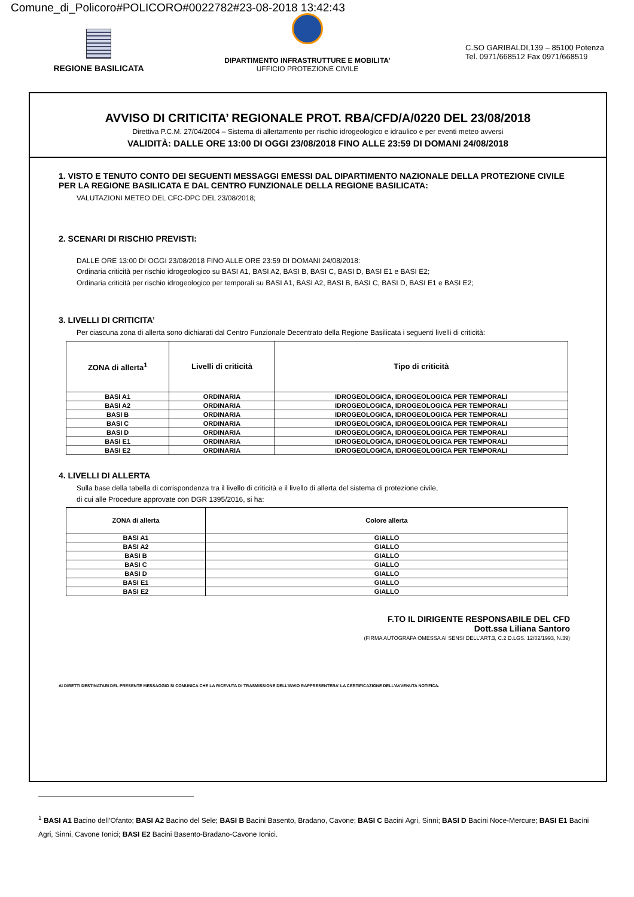Comune_di_Policoro#POLICORO#0022782#23-08-2018 13:42:43
REGIONE BASILICATA
DIPARTIMENTO INFRASTRUTTURE E MOBILITA’
UFFICIO PROTEZIONE CIVILE
C.SO GARIBALDI,139 – 85100 Potenza
Tel. 0971/668512 Fax 0971/668519
AVVISO DI CRITICITA’ REGIONALE PROT. RBA/CFD/A/0220 DEL 23/08/2018
Direttiva P.C.M. 27/04/2004 – Sistema di allertamento per rischio idrogeologico e idraulico e per eventi meteo avversi
VALIDITÀ: DALLE ORE 13:00 DI OGGI 23/08/2018 FINO ALLE 23:59 DI DOMANI 24/08/2018
1. VISTO E TENUTO CONTO DEI SEGUENTI MESSAGGI EMESSI DAL DIPARTIMENTO NAZIONALE DELLA PROTEZIONE CIVILE PER LA REGIONE BASILICATA E DAL CENTRO FUNZIONALE DELLA REGIONE BASILICATA:
VALUTAZIONI METEO DEL CFC-DPC DEL 23/08/2018;
2. SCENARI DI RISCHIO PREVISTI:
DALLE ORE 13:00 DI OGGI 23/08/2018 FINO ALLE ORE 23:59 DI DOMANI 24/08/2018:
Ordinaria criticità per rischio idrogeologico su BASI A1, BASI A2, BASI B, BASI C, BASI D, BASI E1 e BASI E2;
Ordinaria criticità per rischio idrogeologico per temporali su BASI A1, BASI A2, BASI B, BASI C, BASI D, BASI E1 e BASI E2;
3. LIVELLI DI CRITICITA’
Per ciascuna zona di allerta sono dichiarati dal Centro Funzionale Decentrato della Regione Basilicata i seguenti livelli di criticità:
| ZONA di allerta<sup>1</sup> | Livelli di criticità | Tipo di criticità |
| --- | --- | --- |
| BASI A1 | ORDINARIA | IDROGEOLOGICA, IDROGEOLOGICA PER TEMPORALI |
| BASI A2 | ORDINARIA | IDROGEOLOGICA, IDROGEOLOGICA PER TEMPORALI |
| BASI B | ORDINARIA | IDROGEOLOGICA, IDROGEOLOGICA PER TEMPORALI |
| BASI C | ORDINARIA | IDROGEOLOGICA, IDROGEOLOGICA PER TEMPORALI |
| BASI D | ORDINARIA | IDROGEOLOGICA, IDROGEOLOGICA PER TEMPORALI |
| BASI E1 | ORDINARIA | IDROGEOLOGICA, IDROGEOLOGICA PER TEMPORALI |
| BASI E2 | ORDINARIA | IDROGEOLOGICA, IDROGEOLOGICA PER TEMPORALI |
4. LIVELLI DI ALLERTA
Sulla base della tabella di corrispondenza tra il livello di criticità e il livello di allerta del sistema di protezione civile,
di cui alle Procedure approvate con DGR 1395/2016, si ha:
| ZONA di allerta | Colore allerta |
| --- | --- |
| BASI A1 | GIALLO |
| BASI A2 | GIALLO |
| BASI B | GIALLO |
| BASI C | GIALLO |
| BASI D | GIALLO |
| BASI E1 | GIALLO |
| BASI E2 | GIALLO |
F.TO IL DIRIGENTE RESPONSABILE DEL CFD
Dott.ssa Liliana Santoro
(FIRMA AUTOGRAFA OMESSA AI SENSI DELL'ART.3, C.2 D.LGS. 12/02/1993, N.39)
AI DIRETTI DESTINATARI DEL PRESENTE MESSAGGIO SI COMUNICA CHE LA RICEVUTA DI TRASMISSIONE DELL’INVIO RAPPRESENTERA’ LA CERTIFICAZIONE DELL’AVVENUTA NOTIFICA.
<sup>1</sup> BASI A1 Bacino dell’Ofanto; BASI A2 Bacino del Sele; BASI B Bacini Basento, Bradano, Cavone; BASI C Bacini Agri, Sinni; BASI D Bacini Noce-Mercure; BASI E1 Bacini Agri, Sinni, Cavone Ionici; BASI E2 Bacini Basento-Bradano-Cavone Ionici.